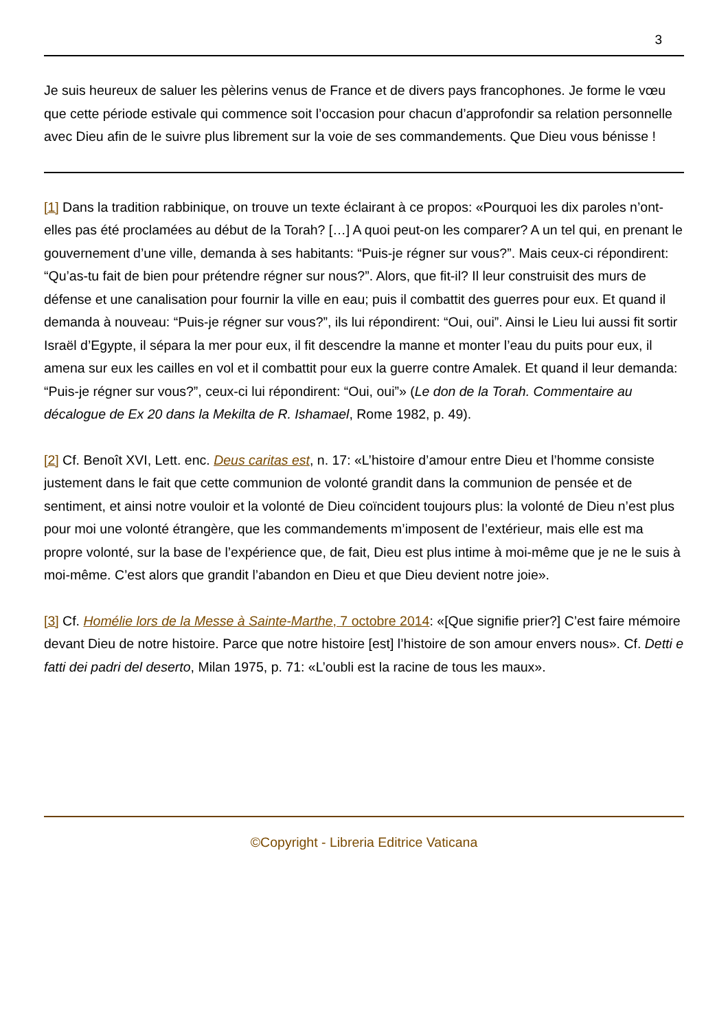3
Je suis heureux de saluer les pèlerins venus de France et de divers pays francophones. Je forme le vœu que cette période estivale qui commence soit l’occasion pour chacun d’approfondir sa relation personnelle avec Dieu afin de le suivre plus librement sur la voie de ses commandements. Que Dieu vous bénisse !
[1] Dans la tradition rabbinique, on trouve un texte éclairant à ce propos: «Pourquoi les dix paroles n’ont-elles pas été proclamées au début de la Torah? […] A quoi peut-on les comparer? A un tel qui, en prenant le gouvernement d’une ville, demanda à ses habitants: “Puis-je régner sur vous?”. Mais ceux-ci répondirent: “Qu’as-tu fait de bien pour prétendre régner sur nous?”. Alors, que fit-il? Il leur construisit des murs de défense et une canalisation pour fournir la ville en eau; puis il combattit des guerres pour eux. Et quand il demanda à nouveau: “Puis-je régner sur vous?”, ils lui répondirent: “Oui, oui”. Ainsi le Lieu lui aussi fit sortir Israël d’Egypte, il sépara la mer pour eux, il fit descendre la manne et monter l’eau du puits pour eux, il amena sur eux les cailles en vol et il combattit pour eux la guerre contre Amalek. Et quand il leur demanda: “Puis-je régner sur vous?”, ceux-ci lui répondirent: “Oui, oui”» (Le don de la Torah. Commentaire au décalogue de Ex 20 dans la Mekilta de R. Ishamael, Rome 1982, p. 49).
[2] Cf. Benoît XVI, Lett. enc. Deus caritas est, n. 17: «L’histoire d’amour entre Dieu et l’homme consiste justement dans le fait que cette communion de volonté grandit dans la communion de pensée et de sentiment, et ainsi notre vouloir et la volonté de Dieu coïncident toujours plus: la volonté de Dieu n’est plus pour moi une volonté étrangère, que les commandements m’imposent de l’extérieur, mais elle est ma propre volonté, sur la base de l’expérience que, de fait, Dieu est plus intime à moi-même que je ne le suis à moi-même. C’est alors que grandit l’abandon en Dieu et que Dieu devient notre joie».
[3] Cf. Homélie lors de la Messe à Sainte-Marthe, 7 octobre 2014: «[Que signifie prier?] C’est faire mémoire devant Dieu de notre histoire. Parce que notre histoire [est] l’histoire de son amour envers nous». Cf. Detti e fatti dei padri del deserto, Milan 1975, p. 71: «L’oubli est la racine de tous les maux».
©Copyright - Libreria Editrice Vaticana